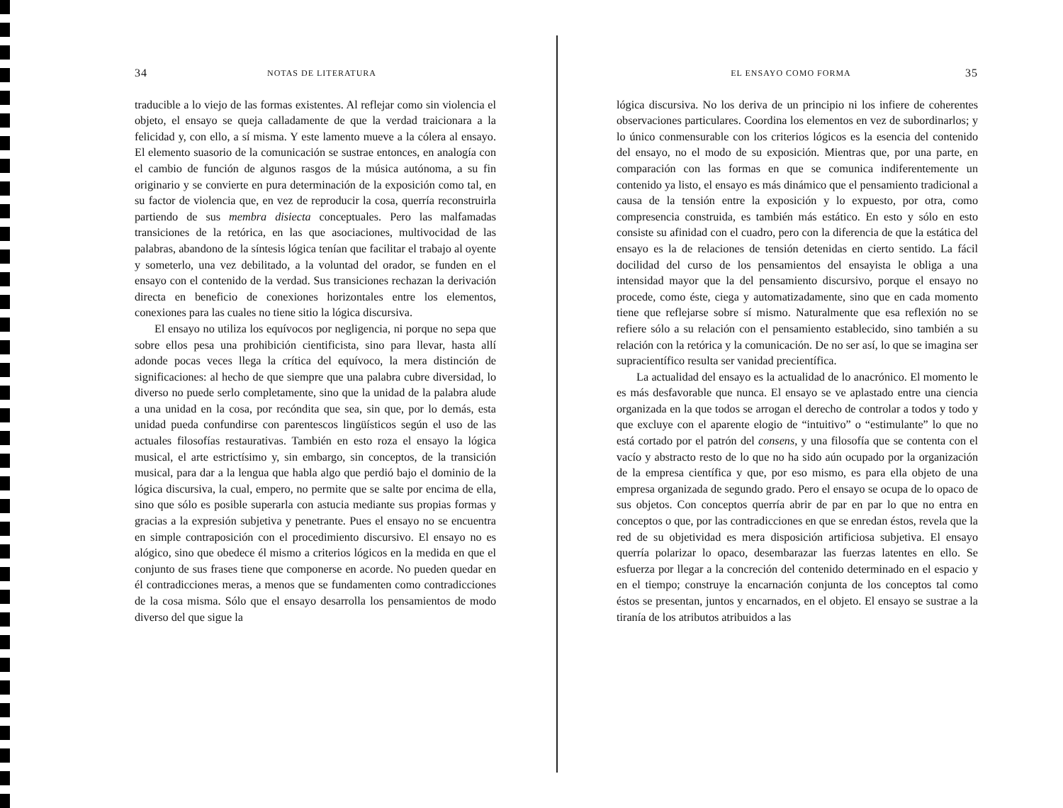34 NOTAS DE LITERATURA
traducible a lo viejo de las formas existentes. Al reflejar como sin violencia el objeto, el ensayo se queja calladamente de que la verdad traicionara a la felicidad y, con ello, a sí misma. Y este lamento mueve a la cólera al ensayo. El elemento suasorio de la comunicación se sustrae entonces, en analogía con el cambio de función de algunos rasgos de la música autónoma, a su fin originario y se convierte en pura determinación de la exposición como tal, en su factor de violencia que, en vez de reproducir la cosa, querría reconstruirla partiendo de sus membra disiecta conceptuales. Pero las malfamadas transiciones de la retórica, en las que asociaciones, multivocidad de las palabras, abandono de la síntesis lógica tenían que facilitar el trabajo al oyente y someterlo, una vez debilitado, a la voluntad del orador, se funden en el ensayo con el contenido de la verdad. Sus transiciones rechazan la derivación directa en beneficio de conexiones horizontales entre los elementos, conexiones para las cuales no tiene sitio la lógica discursiva.
El ensayo no utiliza los equívocos por negligencia, ni porque no sepa que sobre ellos pesa una prohibición cientificista, sino para llevar, hasta allí adonde pocas veces llega la crítica del equívoco, la mera distinción de significaciones: al hecho de que siempre que una palabra cubre diversidad, lo diverso no puede serlo completamente, sino que la unidad de la palabra alude a una unidad en la cosa, por recóndita que sea, sin que, por lo demás, esta unidad pueda confundirse con parentescos lingüísticos según el uso de las actuales filosofías restaurativas. También en esto roza el ensayo la lógica musical, el arte estrictísimo y, sin embargo, sin conceptos, de la transición musical, para dar a la lengua que habla algo que perdió bajo el dominio de la lógica discursiva, la cual, empero, no permite que se salte por encima de ella, sino que sólo es posible superarla con astucia mediante sus propias formas y gracias a la expresión subjetiva y penetrante. Pues el ensayo no se encuentra en simple contraposición con el procedimiento discursivo. El ensayo no es alógico, sino que obedece él mismo a criterios lógicos en la medida en que el conjunto de sus frases tiene que componerse en acorde. No pueden quedar en él contradicciones meras, a menos que se fundamenten como contradicciones de la cosa misma. Sólo que el ensayo desarrolla los pensamientos de modo diverso del que sigue la
EL ENSAYO COMO FORMA 35
lógica discursiva. No los deriva de un principio ni los infiere de coherentes observaciones particulares. Coordina los elementos en vez de subordinarlos; y lo único conmensurable con los criterios lógicos es la esencia del contenido del ensayo, no el modo de su exposición. Mientras que, por una parte, en comparación con las formas en que se comunica indiferentemente un contenido ya listo, el ensayo es más dinámico que el pensamiento tradicional a causa de la tensión entre la exposición y lo expuesto, por otra, como compresencia construida, es también más estático. En esto y sólo en esto consiste su afinidad con el cuadro, pero con la diferencia de que la estática del ensayo es la de relaciones de tensión detenidas en cierto sentido. La fácil docilidad del curso de los pensamientos del ensayista le obliga a una intensidad mayor que la del pensamiento discursivo, porque el ensayo no procede, como éste, ciega y automatizadamente, sino que en cada momento tiene que reflejarse sobre sí mismo. Naturalmente que esa reflexión no se refiere sólo a su relación con el pensamiento establecido, sino también a su relación con la retórica y la comunicación. De no ser así, lo que se imagina ser supracientífico resulta ser vanidad precientífica.
La actualidad del ensayo es la actualidad de lo anacrónico. El momento le es más desfavorable que nunca. El ensayo se ve aplastado entre una ciencia organizada en la que todos se arrogan el derecho de controlar a todos y todo y que excluye con el aparente elogio de “intuitivo” o “estimulante” lo que no está cortado por el patrón del consens, y una filosofía que se contenta con el vacío y abstracto resto de lo que no ha sido aún ocupado por la organización de la empresa científica y que, por eso mismo, es para ella objeto de una empresa organizada de segundo grado. Pero el ensayo se ocupa de lo opaco de sus objetos. Con conceptos querría abrir de par en par lo que no entra en conceptos o que, por las contradicciones en que se enredan éstos, revela que la red de su objetividad es mera disposición artificiosa subjetiva. El ensayo querría polarizar lo opaco, desembarazar las fuerzas latentes en ello. Se esfuerza por llegar a la concreción del contenido determinado en el espacio y en el tiempo; construye la encarnación conjunta de los conceptos tal como éstos se presentan, juntos y encarnados, en el objeto. El ensayo se sustrae a la tiranía de los atributos atribuidos a las